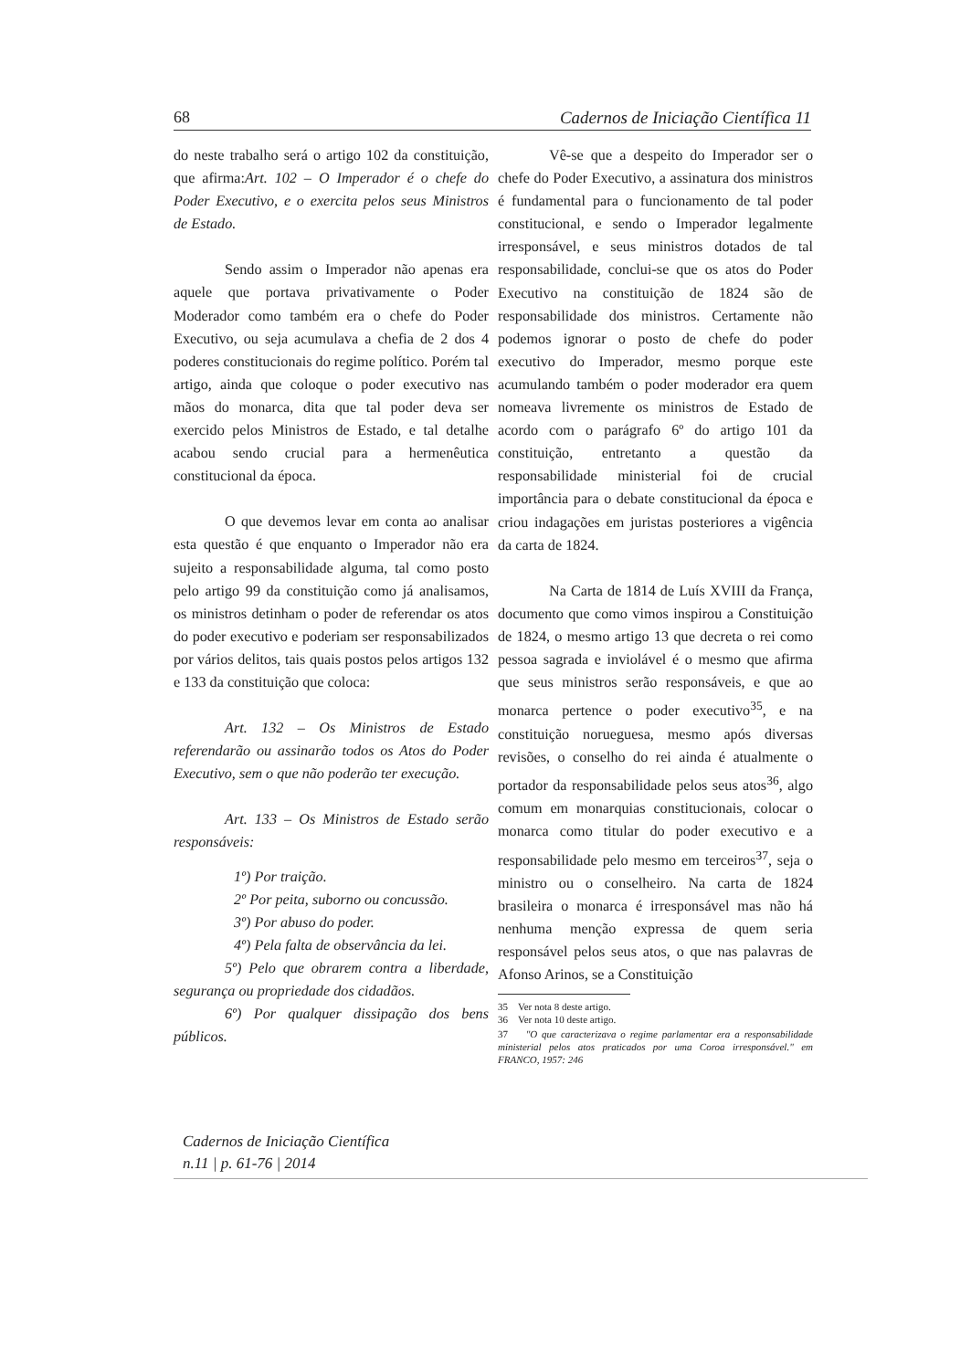68 Cadernos de Iniciação Científica 11
do neste trabalho será o artigo 102 da constituição, que afirma:Art. 102 – O Imperador é o chefe do Poder Executivo, e o exercita pelos seus Ministros de Estado.
Sendo assim o Imperador não apenas era aquele que portava privativamente o Poder Moderador como também era o chefe do Poder Executivo, ou seja acumulava a chefia de 2 dos 4 poderes constitucionais do regime político. Porém tal artigo, ainda que coloque o poder executivo nas mãos do monarca, dita que tal poder deva ser exercido pelos Ministros de Estado, e tal detalhe acabou sendo crucial para a hermenêutica constitucional da época.
O que devemos levar em conta ao analisar esta questão é que enquanto o Imperador não era sujeito a responsabilidade alguma, tal como posto pelo artigo 99 da constituição como já analisamos, os ministros detinham o poder de referendar os atos do poder executivo e poderiam ser responsabilizados por vários delitos, tais quais postos pelos artigos 132 e 133 da constituição que coloca:
Art. 132 – Os Ministros de Estado referendarão ou assinarão todos os Atos do Poder Executivo, sem o que não poderão ter execução.
Art. 133 – Os Ministros de Estado serão responsáveis:
1º) Por traição.
2º Por peita, suborno ou concussão.
3º) Por abuso do poder.
4º) Pela falta de observância da lei.
5º) Pelo que obrarem contra a liberdade, segurança ou propriedade dos cidadãos.
6º) Por qualquer dissipação dos bens públicos.
Vê-se que a despeito do Imperador ser o chefe do Poder Executivo, a assinatura dos ministros é fundamental para o funcionamento de tal poder constitucional, e sendo o Imperador legalmente irresponsável, e seus ministros dotados de tal responsabilidade, conclui-se que os atos do Poder Executivo na constituição de 1824 são de responsabilidade dos ministros. Certamente não podemos ignorar o posto de chefe do poder executivo do Imperador, mesmo porque este acumulando também o poder moderador era quem nomeava livremente os ministros de Estado de acordo com o parágrafo 6º do artigo 101 da constituição, entretanto a questão da responsabilidade ministerial foi de crucial importância para o debate constitucional da época e criou indagações em juristas posteriores a vigência da carta de 1824.
Na Carta de 1814 de Luís XVIII da França, documento que como vimos inspirou a Constituição de 1824, o mesmo artigo 13 que decreta o rei como pessoa sagrada e inviolável é o mesmo que afirma que seus ministros serão responsáveis, e que ao monarca pertence o poder executivo<sup>35</sup>, e na constituição norueguesa, mesmo após diversas revisões, o conselho do rei ainda é atualmente o portador da responsabilidade pelos seus atos<sup>36</sup>, algo comum em monarquias constitucionais, colocar o monarca como titular do poder executivo e a responsabilidade pelo mesmo em terceiros<sup>37</sup>, seja o ministro ou o conselheiro. Na carta de 1824 brasileira o monarca é irresponsável mas não há nenhuma menção expressa de quem seria responsável pelos seus atos, o que nas palavras de Afonso Arinos, se a Constituição
35 Ver nota 8 deste artigo.
36 Ver nota 10 deste artigo.
37 "O que caracterizava o regime parlamentar era a responsabilidade ministerial pelos atos praticados por uma Coroa irresponsável." em FRANCO, 1957: 246
Cadernos de Iniciação Científica
n.11 | p. 61-76 | 2014